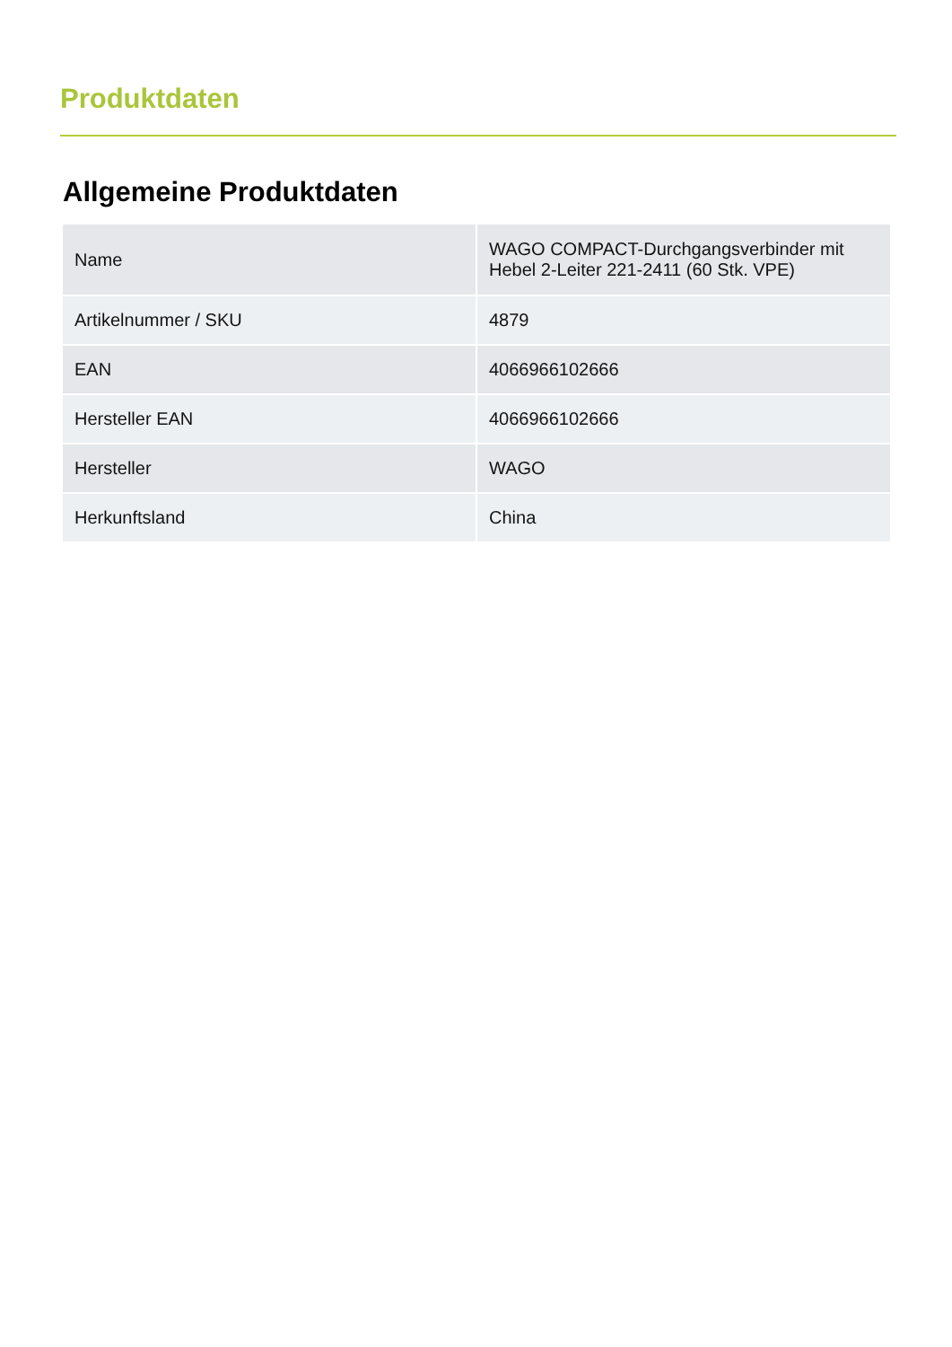Produktdaten
Allgemeine Produktdaten
| Name | WAGO COMPACT-Durchgangsverbinder mit Hebel 2-Leiter 221-2411 (60 Stk. VPE) |
| Artikelnummer / SKU | 4879 |
| EAN | 4066966102666 |
| Hersteller EAN | 4066966102666 |
| Hersteller | WAGO |
| Herkunftsland | China |